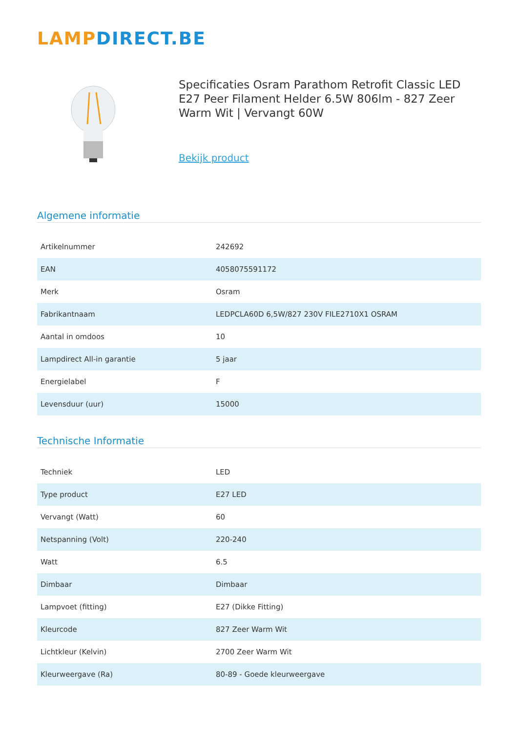LAMPDIRECT.BE
Specificaties Osram Parathom Retrofit Classic LED E27 Peer Filament Helder 6.5W 806lm - 827 Zeer Warm Wit | Vervangt 60W
Bekijk product
Algemene informatie
| Artikelnummer | 242692 |
| EAN | 4058075591172 |
| Merk | Osram |
| Fabrikantnaam | LEDPCLA60D 6,5W/827 230V FILE2710X1 OSRAM |
| Aantal in omdoos | 10 |
| Lampdirect All-in garantie | 5 jaar |
| Energielabel | F |
| Levensduur (uur) | 15000 |
Technische Informatie
| Techniek | LED |
| Type product | E27 LED |
| Vervangt (Watt) | 60 |
| Netspanning (Volt) | 220-240 |
| Watt | 6.5 |
| Dimbaar | Dimbaar |
| Lampvoet (fitting) | E27 (Dikke Fitting) |
| Kleurcode | 827 Zeer Warm Wit |
| Lichtkleur (Kelvin) | 2700 Zeer Warm Wit |
| Kleurweergave (Ra) | 80-89 - Goede kleurweergave |